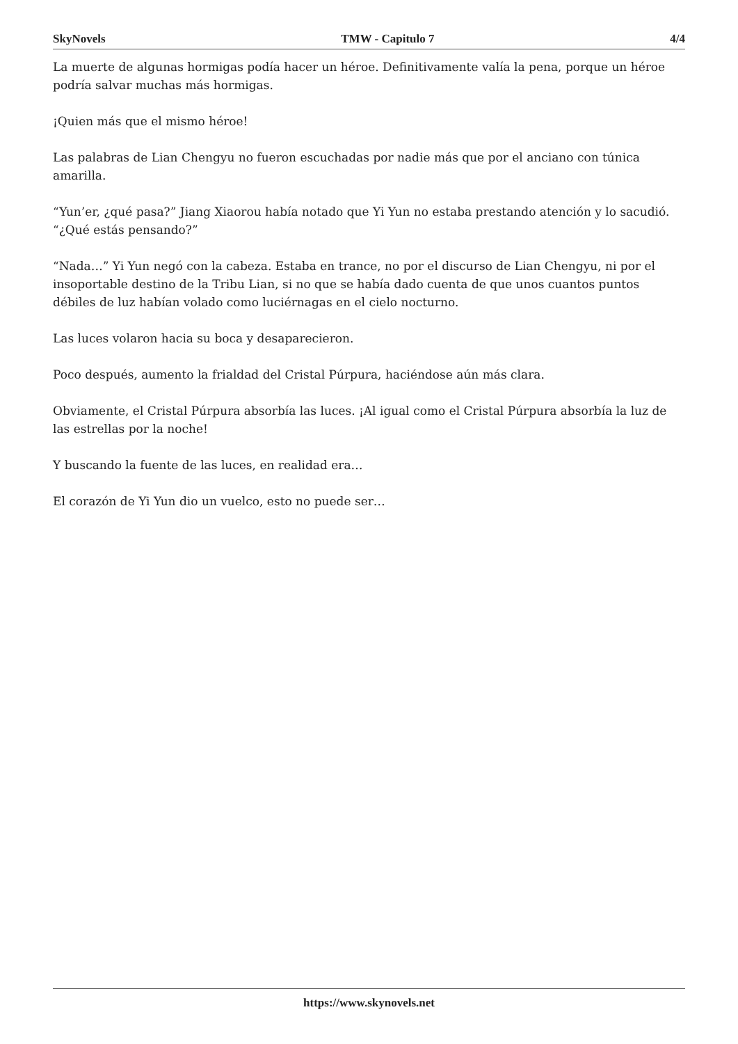SkyNovels TMW - Capitulo 7 4/4
La muerte de algunas hormigas podía hacer un héroe. Definitivamente valía la pena, porque un héroe podría salvar muchas más hormigas.
¡Quien más que el mismo héroe!
Las palabras de Lian Chengyu no fueron escuchadas por nadie más que por el anciano con túnica amarilla.
“Yun’er, ¿qué pasa?” Jiang Xiaorou había notado que Yi Yun no estaba prestando atención y lo sacudió. “¿Qué estás pensando?”
“Nada…” Yi Yun negó con la cabeza. Estaba en trance, no por el discurso de Lian Chengyu, ni por el insoportable destino de la Tribu Lian, si no que se había dado cuenta de que unos cuantos puntos débiles de luz habían volado como luciérnagas en el cielo nocturno.
Las luces volaron hacia su boca y desaparecieron.
Poco después, aumento la frialdad del Cristal Púrpura, haciéndose aún más clara.
Obviamente, el Cristal Púrpura absorbía las luces. ¡Al igual como el Cristal Púrpura absorbía la luz de las estrellas por la noche!
Y buscando la fuente de las luces, en realidad era…
El corazón de Yi Yun dio un vuelco, esto no puede ser…
https://www.skynovels.net